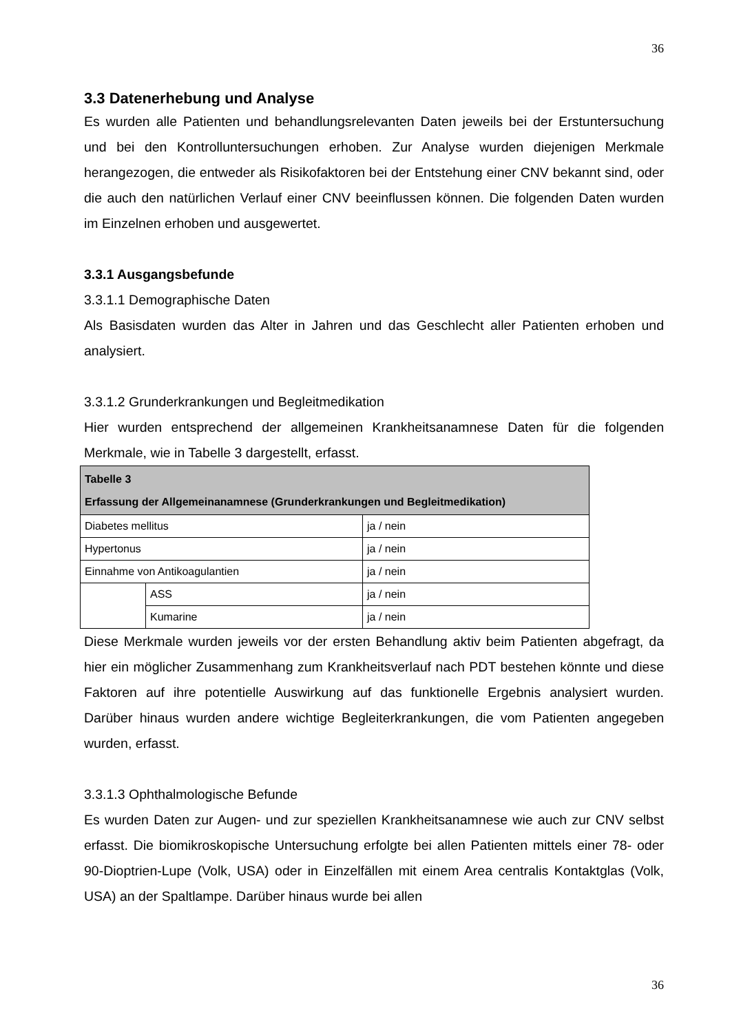36
3.3 Datenerhebung und Analyse
Es wurden alle Patienten und behandlungsrelevanten Daten jeweils bei der Erstuntersuchung und bei den Kontrolluntersuchungen erhoben. Zur Analyse wurden diejenigen Merkmale herangezogen, die entweder als Risikofaktoren bei der Entstehung einer CNV bekannt sind, oder die auch den natürlichen Verlauf einer CNV beeinflussen können. Die folgenden Daten wurden im Einzelnen erhoben und ausgewertet.
3.3.1 Ausgangsbefunde
3.3.1.1 Demographische Daten
Als Basisdaten wurden das Alter in Jahren und das Geschlecht aller Patienten erhoben und analysiert.
3.3.1.2 Grunderkrankungen und Begleitmedikation
Hier wurden entsprechend der allgemeinen Krankheitsanamnese Daten für die folgenden Merkmale, wie in Tabelle 3 dargestellt, erfasst.
| Tabelle 3 Erfassung der Allgemeinanamnese (Grunderkrankungen und Begleitmedikation) | | |
| --- | --- | --- |
| Diabetes mellitus | | ja / nein |
| Hypertonus | | ja / nein |
| Einnahme von Antikoagulantien | | ja / nein |
| | ASS | ja / nein |
| | Kumarine | ja / nein |
Diese Merkmale wurden jeweils vor der ersten Behandlung aktiv beim Patienten abgefragt, da hier ein möglicher Zusammenhang zum Krankheitsverlauf nach PDT bestehen könnte und diese Faktoren auf ihre potentielle Auswirkung auf das funktionelle Ergebnis analysiert wurden. Darüber hinaus wurden andere wichtige Begleiterkrankungen, die vom Patienten angegeben wurden, erfasst.
3.3.1.3 Ophthalmologische Befunde
Es wurden Daten zur Augen- und zur speziellen Krankheitsanamnese wie auch zur CNV selbst erfasst. Die biomikroskopische Untersuchung erfolgte bei allen Patienten mittels einer 78- oder 90-Dioptrien-Lupe (Volk, USA) oder in Einzelfällen mit einem Area centralis Kontaktglas (Volk, USA) an der Spaltlampe. Darüber hinaus wurde bei allen
36